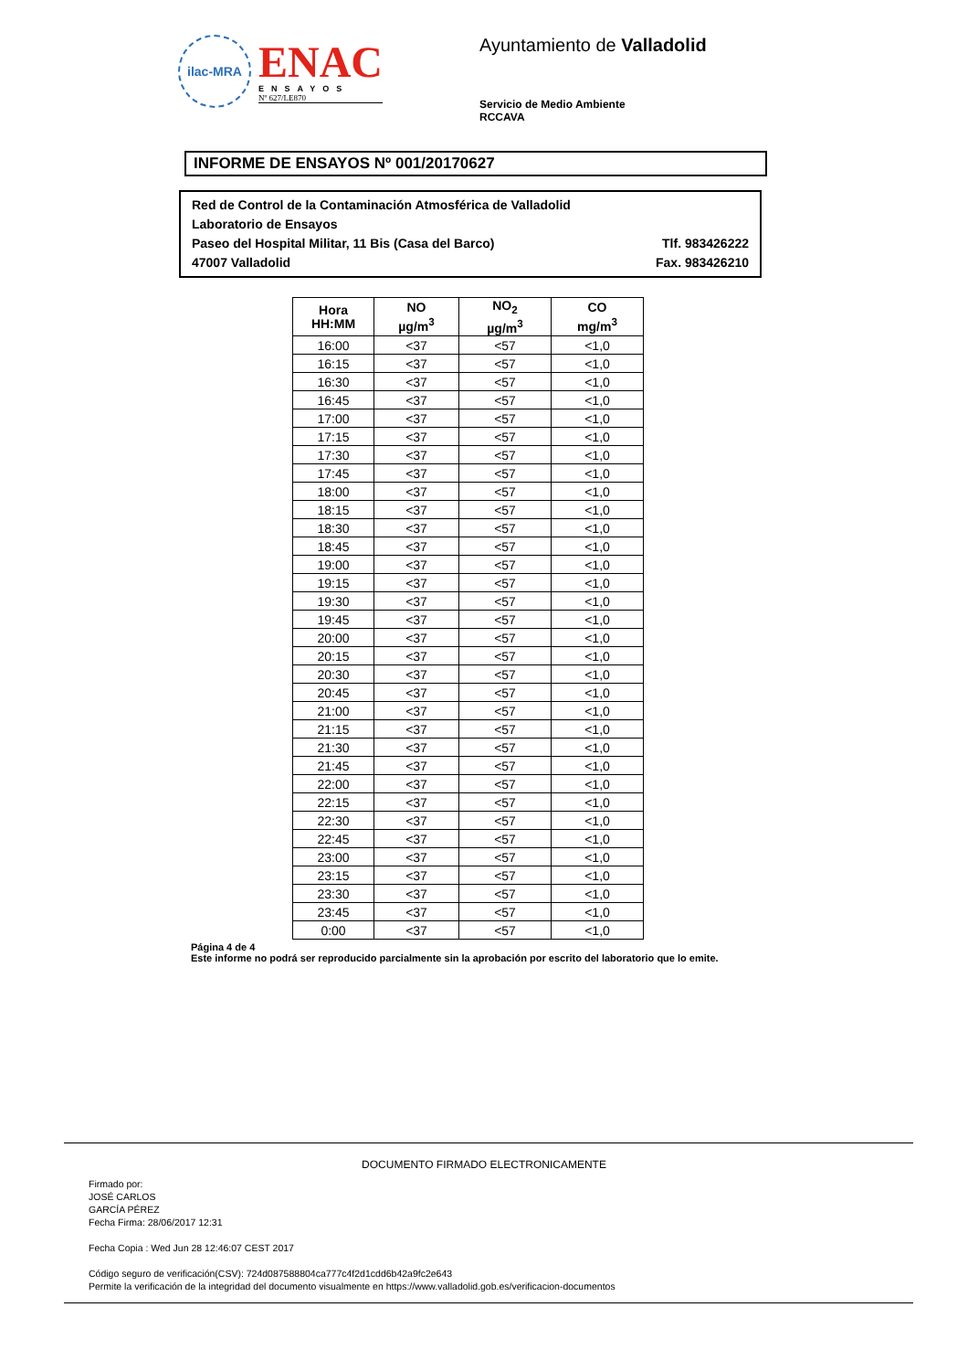ilac-MRA
ENAC
ENSAYOS
Nº 627/LE870
Ayuntamiento de Valladolid
Servicio de Medio Ambiente
RCCAVA
INFORME DE ENSAYOS Nº 001/20170627
Red de Control de la Contaminación Atmosférica de Valladolid
Laboratorio de Ensayos
Paseo del Hospital Militar, 11 Bis (Casa del Barco) Tlf. 983426222
47007 Valladolid Fax. 983426210
| Hora HH:MM | NO µg/m<sup>3</sup> | NO<sub>2</sub> µg/m<sup>3</sup> | CO mg/m<sup>3</sup> |
| --- | --- | --- | --- |
| 16:00 | <37 | <57 | <1,0 |
| 16:15 | <37 | <57 | <1,0 |
| 16:30 | <37 | <57 | <1,0 |
| 16:45 | <37 | <57 | <1,0 |
| 17:00 | <37 | <57 | <1,0 |
| 17:15 | <37 | <57 | <1,0 |
| 17:30 | <37 | <57 | <1,0 |
| 17:45 | <37 | <57 | <1,0 |
| 18:00 | <37 | <57 | <1,0 |
| 18:15 | <37 | <57 | <1,0 |
| 18:30 | <37 | <57 | <1,0 |
| 18:45 | <37 | <57 | <1,0 |
| 19:00 | <37 | <57 | <1,0 |
| 19:15 | <37 | <57 | <1,0 |
| 19:30 | <37 | <57 | <1,0 |
| 19:45 | <37 | <57 | <1,0 |
| 20:00 | <37 | <57 | <1,0 |
| 20:15 | <37 | <57 | <1,0 |
| 20:30 | <37 | <57 | <1,0 |
| 20:45 | <37 | <57 | <1,0 |
| 21:00 | <37 | <57 | <1,0 |
| 21:15 | <37 | <57 | <1,0 |
| 21:30 | <37 | <57 | <1,0 |
| 21:45 | <37 | <57 | <1,0 |
| 22:00 | <37 | <57 | <1,0 |
| 22:15 | <37 | <57 | <1,0 |
| 22:30 | <37 | <57 | <1,0 |
| 22:45 | <37 | <57 | <1,0 |
| 23:00 | <37 | <57 | <1,0 |
| 23:15 | <37 | <57 | <1,0 |
| 23:30 | <37 | <57 | <1,0 |
| 23:45 | <37 | <57 | <1,0 |
| 0:00 | <37 | <57 | <1,0 |
Página 4 de 4
Este informe no podrá ser reproducido parcialmente sin la aprobación por escrito del laboratorio que lo emite.
DOCUMENTO FIRMADO ELECTRONICAMENTE
Firmado por:
JOSÉ CARLOS
GARCÍA PÉREZ
Fecha Firma: 28/06/2017 12:31
Fecha Copia : Wed Jun 28 12:46:07 CEST 2017
Código seguro de verificación(CSV): 724d087588804ca777c4f2d1cdd6b42a9fc2e643
Permite la verificación de la integridad del documento visualmente en https://www.valladolid.gob.es/verificacion-documentos